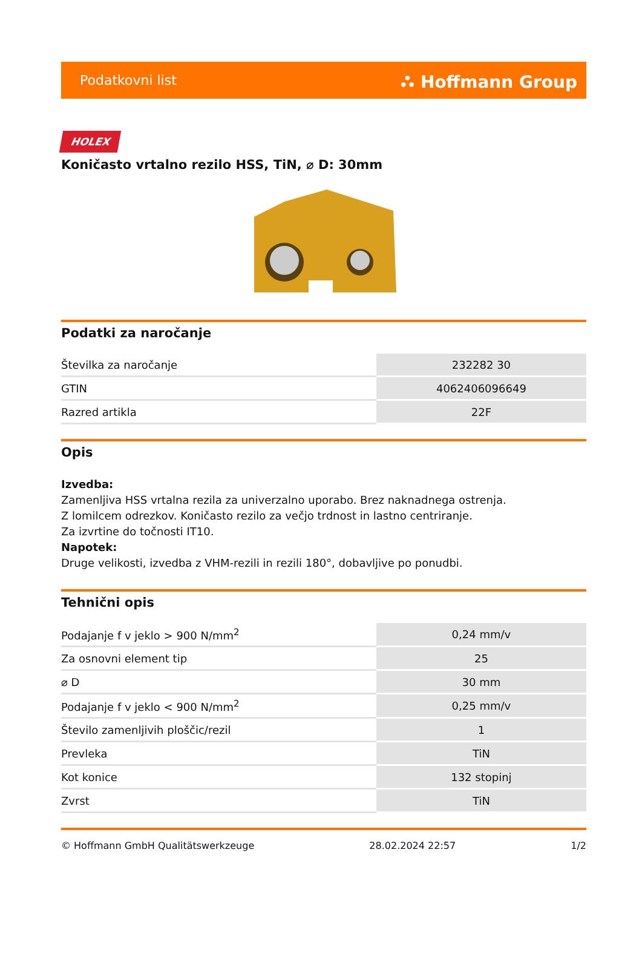Podatkovni list ⛬ Hoffmann Group
HOLEX
Koničasto vrtalno rezilo HSS, TiN, ⌀ D: 30mm
Podatki za naročanje
| Številka za naročanje | 232282 30 |
| GTIN | 4062406096649 |
| Razred artikla | 22F |
Opis
Izvedba:
Zamenljiva HSS vrtalna rezila za univerzalno uporabo. Brez naknadnega ostrenja.
Z lomilcem odrezkov. Koničasto rezilo za večjo trdnost in lastno centriranje.
Za izvrtine do točnosti IT10.
Napotek:
Druge velikosti, izvedba z VHM-rezili in rezili 180°, dobavljive po ponudbi.
Tehnični opis
| Podajanje f v jeklo > 900 N/mm<sup>2</sup> | 0,24 mm/v |
| Za osnovni element tip | 25 |
| ⌀ D | 30 mm |
| Podajanje f v jeklo < 900 N/mm<sup>2</sup> | 0,25 mm/v |
| Število zamenljivih ploščic/rezil | 1 |
| Prevleka | TiN |
| Kot konice | 132 stopinj |
| Zvrst | TiN |
© Hoffmann GmbH Qualitätswerkzeuge 28.02.2024 22:57 1/2